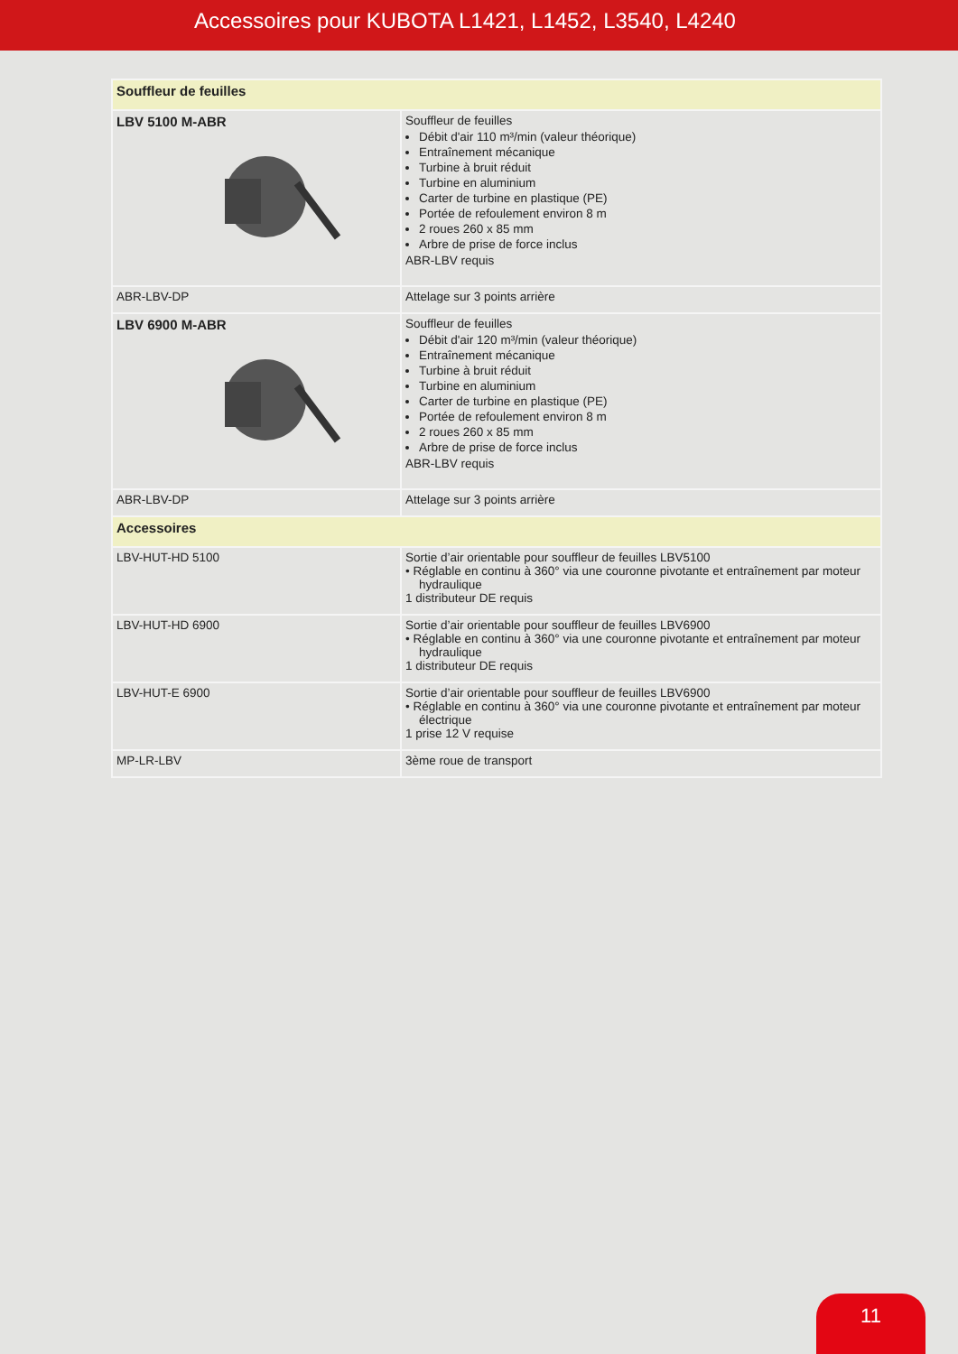Accessoires pour KUBOTA L1421, L1452, L3540, L4240
| Souffleur de feuilles | |
| --- | --- |
| LBV 5100 M-ABR | Souffleur de feuilles Débit d'air 110 m³/min (valeur théorique) Entraînement mécanique Turbine à bruit réduit Turbine en aluminium Carter de turbine en plastique (PE) Portée de refoulement environ 8 m 2 roues 260 x 85 mm Arbre de prise de force inclus ABR-LBV requis |
| ABR-LBV-DP | Attelage sur 3 points arrière |
| LBV 6900 M-ABR | Souffleur de feuilles Débit d'air 120 m³/min (valeur théorique) Entraînement mécanique Turbine à bruit réduit Turbine en aluminium Carter de turbine en plastique (PE) Portée de refoulement environ 8 m 2 roues 260 x 85 mm Arbre de prise de force inclus ABR-LBV requis |
| ABR-LBV-DP | Attelage sur 3 points arrière |
| Accessoires | |
| LBV-HUT-HD 5100 | Sortie d’air orientable pour souffleur de feuilles LBV5100 • Réglable en continu à 360° via une couronne pivotante et entraînement par moteur hydraulique 1 distributeur DE requis |
| LBV-HUT-HD 6900 | Sortie d’air orientable pour souffleur de feuilles LBV6900 • Réglable en continu à 360° via une couronne pivotante et entraînement par moteur hydraulique 1 distributeur DE requis |
| LBV-HUT-E 6900 | Sortie d’air orientable pour souffleur de feuilles LBV6900 • Réglable en continu à 360° via une couronne pivotante et entraînement par moteur électrique 1 prise 12 V requise |
| MP-LR-LBV | 3ème roue de transport |
11